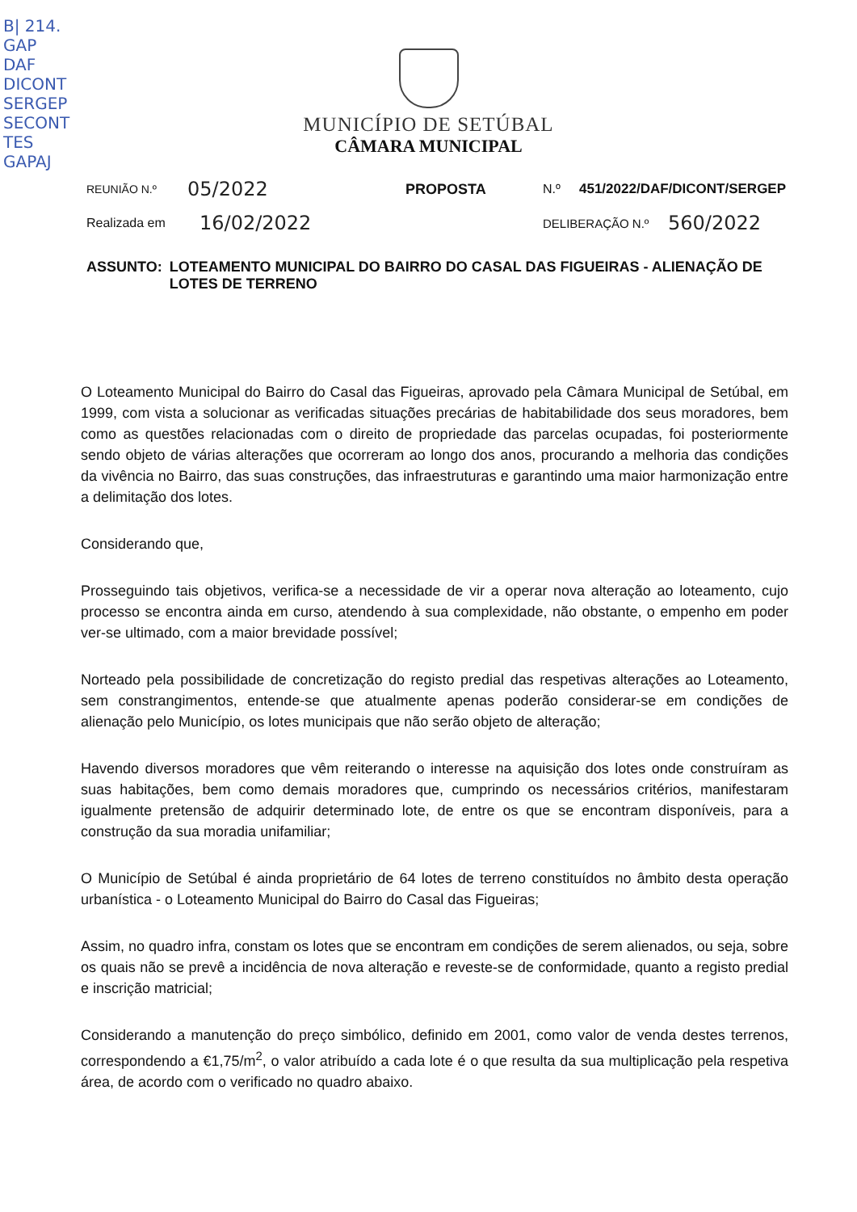B| 214.
GAP
DAF
DICONT
SERGEP
SECONT
TES
GAPAJ
MUNICÍPIO DE SETÚBAL
CÂMARA MUNICIPAL
REUNIÃO N.º 05/2022 PROPOSTA N.º 451/2022/DAF/DICONT/SERGEP
Realizada em 16/02/2022 DELIBERAÇÃO N.º 560/2022
ASSUNTO: LOTEAMENTO MUNICIPAL DO BAIRRO DO CASAL DAS FIGUEIRAS - ALIENAÇÃO DE LOTES DE TERRENO
O Loteamento Municipal do Bairro do Casal das Figueiras, aprovado pela Câmara Municipal de Setúbal, em 1999, com vista a solucionar as verificadas situações precárias de habitabilidade dos seus moradores, bem como as questões relacionadas com o direito de propriedade das parcelas ocupadas, foi posteriormente sendo objeto de várias alterações que ocorreram ao longo dos anos, procurando a melhoria das condições da vivência no Bairro, das suas construções, das infraestruturas e garantindo uma maior harmonização entre a delimitação dos lotes.
Considerando que,
Prosseguindo tais objetivos, verifica-se a necessidade de vir a operar nova alteração ao loteamento, cujo processo se encontra ainda em curso, atendendo à sua complexidade, não obstante, o empenho em poder ver-se ultimado, com a maior brevidade possível;
Norteado pela possibilidade de concretização do registo predial das respetivas alterações ao Loteamento, sem constrangimentos, entende-se que atualmente apenas poderão considerar-se em condições de alienação pelo Município, os lotes municipais que não serão objeto de alteração;
Havendo diversos moradores que vêm reiterando o interesse na aquisição dos lotes onde construíram as suas habitações, bem como demais moradores que, cumprindo os necessários critérios, manifestaram igualmente pretensão de adquirir determinado lote, de entre os que se encontram disponíveis, para a construção da sua moradia unifamiliar;
O Município de Setúbal é ainda proprietário de 64 lotes de terreno constituídos no âmbito desta operação urbanística - o Loteamento Municipal do Bairro do Casal das Figueiras;
Assim, no quadro infra, constam os lotes que se encontram em condições de serem alienados, ou seja, sobre os quais não se prevê a incidência de nova alteração e reveste-se de conformidade, quanto a registo predial e inscrição matricial;
Considerando a manutenção do preço simbólico, definido em 2001, como valor de venda destes terrenos, correspondendo a €1,75/m<sup>2</sup>, o valor atribuído a cada lote é o que resulta da sua multiplicação pela respetiva área, de acordo com o verificado no quadro abaixo.